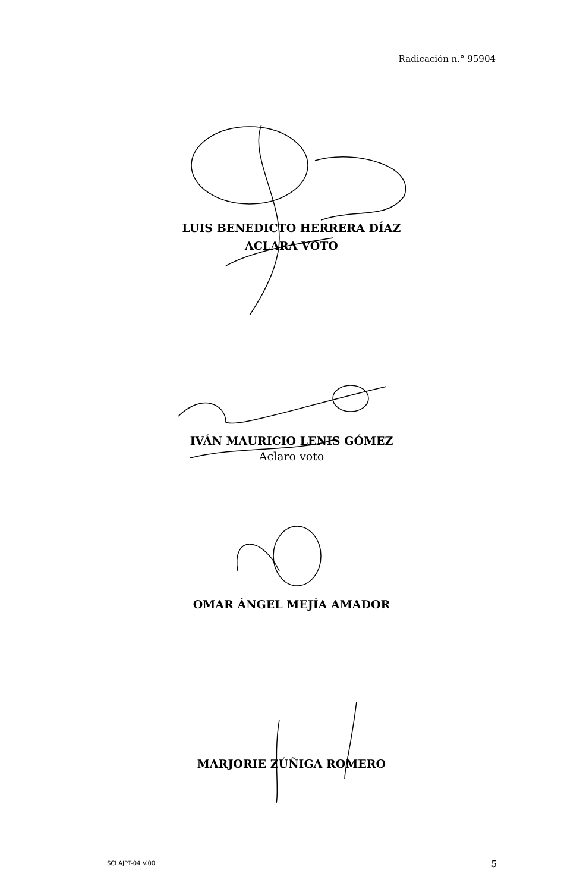Radicación n.° 95904
LUIS BENEDICTO HERRERA DÍAZ
ACLARA VOTO
IVÁN MAURICIO LENIS GÓMEZ
Aclaro voto
OMAR ÁNGEL MEJÍA AMADOR
MARJORIE ZÚÑIGA ROMERO
SCLAJPT-04 V.00 5